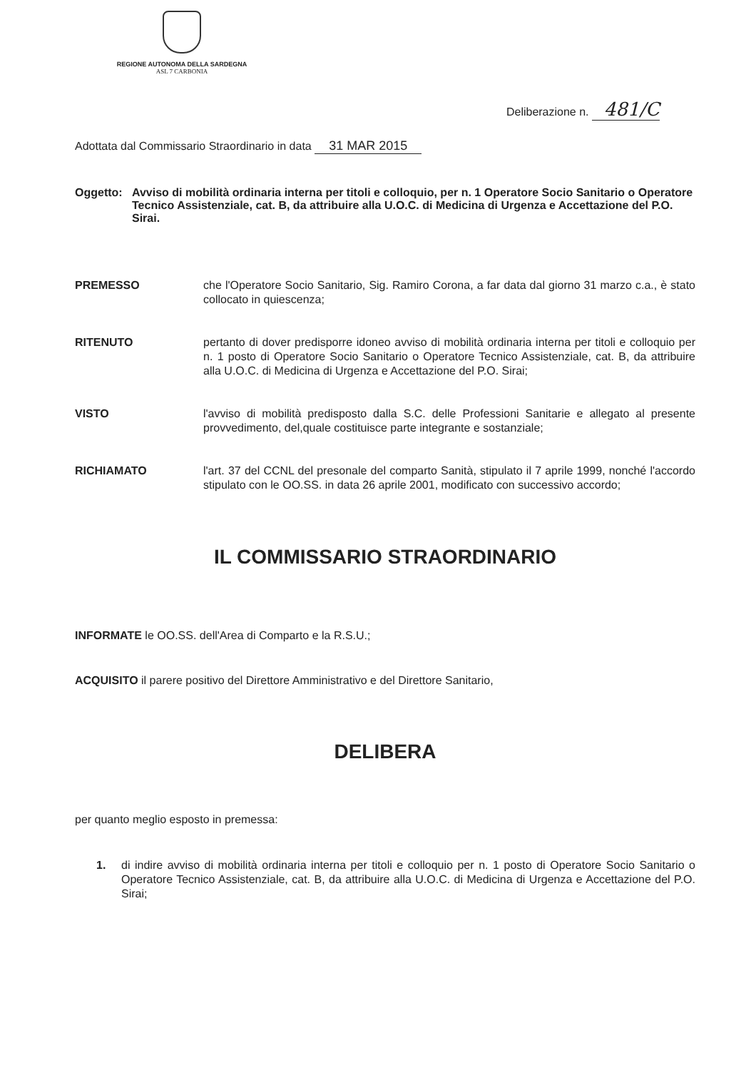REGIONE AUTONOMA DELLA SARDEGNA
ASL 7 CARBONIA
Deliberazione n. 481/C
Adottata dal Commissario Straordinario in data 31 MAR 2015
Oggetto: Avviso di mobilità ordinaria interna per titoli e colloquio, per n. 1 Operatore Socio Sanitario o Operatore Tecnico Assistenziale, cat. B, da attribuire alla U.O.C. di Medicina di Urgenza e Accettazione del P.O. Sirai.
PREMESSO che l'Operatore Socio Sanitario, Sig. Ramiro Corona, a far data dal giorno 31 marzo c.a., è stato collocato in quiescenza;
RITENUTO pertanto di dover predisporre idoneo avviso di mobilità ordinaria interna per titoli e colloquio per n. 1 posto di Operatore Socio Sanitario o Operatore Tecnico Assistenziale, cat. B, da attribuire alla U.O.C. di Medicina di Urgenza e Accettazione del P.O. Sirai;
VISTO l'avviso di mobilità predisposto dalla S.C. delle Professioni Sanitarie e allegato al presente provvedimento, del,quale costituisce parte integrante e sostanziale;
RICHIAMATO l'art. 37 del CCNL del presonale del comparto Sanità, stipulato il 7 aprile 1999, nonché l'accordo stipulato con le OO.SS. in data 26 aprile 2001, modificato con successivo accordo;
IL COMMISSARIO STRAORDINARIO
INFORMATE le OO.SS. dell'Area di Comparto e la R.S.U.;
ACQUISITO il parere positivo del Direttore Amministrativo e del Direttore Sanitario,
DELIBERA
per quanto meglio esposto in premessa:
1. di indire avviso di mobilità ordinaria interna per titoli e colloquio per n. 1 posto di Operatore Socio Sanitario o Operatore Tecnico Assistenziale, cat. B, da attribuire alla U.O.C. di Medicina di Urgenza e Accettazione del P.O. Sirai;